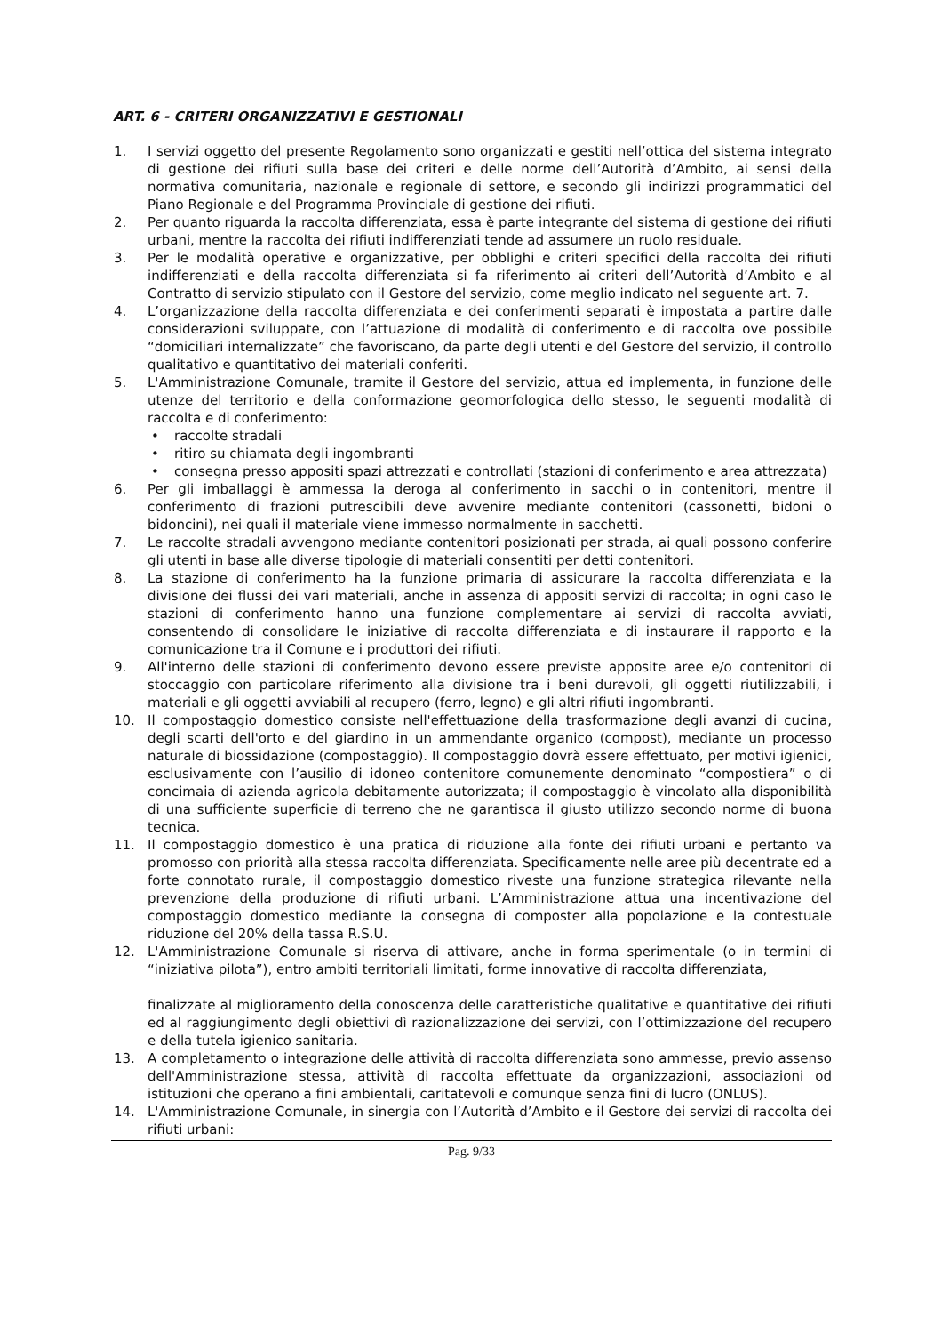ART. 6 - CRITERI ORGANIZZATIVI E GESTIONALI
1. I servizi oggetto del presente Regolamento sono organizzati e gestiti nell’ottica del sistema integrato di gestione dei rifiuti sulla base dei criteri e delle norme dell’Autorità d’Ambito, ai sensi della normativa comunitaria, nazionale e regionale di settore, e secondo gli indirizzi programmatici del Piano Regionale e del Programma Provinciale di gestione dei rifiuti.
2. Per quanto riguarda la raccolta differenziata, essa è parte integrante del sistema di gestione dei rifiuti urbani, mentre la raccolta dei rifiuti indifferenziati tende ad assumere un ruolo residuale.
3. Per le modalità operative e organizzative, per obblighi e criteri specifici della raccolta dei rifiuti indifferenziati e della raccolta differenziata si fa riferimento ai criteri dell’Autorità d’Ambito e al Contratto di servizio stipulato con il Gestore del servizio, come meglio indicato nel seguente art. 7.
4. L’organizzazione della raccolta differenziata e dei conferimenti separati è impostata a partire dalle considerazioni sviluppate, con l’attuazione di modalità di conferimento e di raccolta ove possibile “domiciliari internalizzate” che favoriscano, da parte degli utenti e del Gestore del servizio, il controllo qualitativo e quantitativo dei materiali conferiti.
5. L'Amministrazione Comunale, tramite il Gestore del servizio, attua ed implementa, in funzione delle utenze del territorio e della conformazione geomorfologica dello stesso, le seguenti modalità di raccolta e di conferimento:
• raccolte stradali
• ritiro su chiamata degli ingombranti
• consegna presso appositi spazi attrezzati e controllati (stazioni di conferimento e area attrezzata)
6. Per gli imballaggi è ammessa la deroga al conferimento in sacchi o in contenitori, mentre il conferimento di frazioni putrescibili deve avvenire mediante contenitori (cassonetti, bidoni o bidoncini), nei quali il materiale viene immesso normalmente in sacchetti.
7. Le raccolte stradali avvengono mediante contenitori posizionati per strada, ai quali possono conferire gli utenti in base alle diverse tipologie di materiali consentiti per detti contenitori.
8. La stazione di conferimento ha la funzione primaria di assicurare la raccolta differenziata e la divisione dei flussi dei vari materiali, anche in assenza di appositi servizi di raccolta; in ogni caso le stazioni di conferimento hanno una funzione complementare ai servizi di raccolta avviati, consentendo di consolidare le iniziative di raccolta differenziata e di instaurare il rapporto e la comunicazione tra il Comune e i produttori dei rifiuti.
9. All'interno delle stazioni di conferimento devono essere previste apposite aree e/o contenitori di stoccaggio con particolare riferimento alla divisione tra i beni durevoli, gli oggetti riutilizzabili, i materiali e gli oggetti avviabili al recupero (ferro, legno) e gli altri rifiuti ingombranti.
10. Il compostaggio domestico consiste nell'effettuazione della trasformazione degli avanzi di cucina, degli scarti dell'orto e del giardino in un ammendante organico (compost), mediante un processo naturale di biossidazione (compostaggio). Il compostaggio dovrà essere effettuato, per motivi igienici, esclusivamente con l’ausilio di idoneo contenitore comunemente denominato “compostiera” o di concimaia di azienda agricola debitamente autorizzata; il compostaggio è vincolato alla disponibilità di una sufficiente superficie di terreno che ne garantisca il giusto utilizzo secondo norme di buona tecnica.
11. Il compostaggio domestico è una pratica di riduzione alla fonte dei rifiuti urbani e pertanto va promosso con priorità alla stessa raccolta differenziata. Specificamente nelle aree più decentrate ed a forte connotato rurale, il compostaggio domestico riveste una funzione strategica rilevante nella prevenzione della produzione di rifiuti urbani. L’Amministrazione attua una incentivazione del compostaggio domestico mediante la consegna di composter alla popolazione e la contestuale riduzione del 20% della tassa R.S.U.
12. L'Amministrazione Comunale si riserva di attivare, anche in forma sperimentale (o in termini di “iniziativa pilota”), entro ambiti territoriali limitati, forme innovative di raccolta differenziata,
finalizzate al miglioramento della conoscenza delle caratteristiche qualitative e quantitative dei rifiuti ed al raggiungimento degli obiettivi dì razionalizzazione dei servizi, con l’ottimizzazione del recupero e della tutela igienico sanitaria.
13. A completamento o integrazione delle attività di raccolta differenziata sono ammesse, previo assenso dell'Amministrazione stessa, attività di raccolta effettuate da organizzazioni, associazioni od istituzioni che operano a fini ambientali, caritatevoli e comunque senza fini di lucro (ONLUS).
14. L'Amministrazione Comunale, in sinergia con l’Autorità d’Ambito e il Gestore dei servizi di raccolta dei rifiuti urbani:
Pag. 9/33